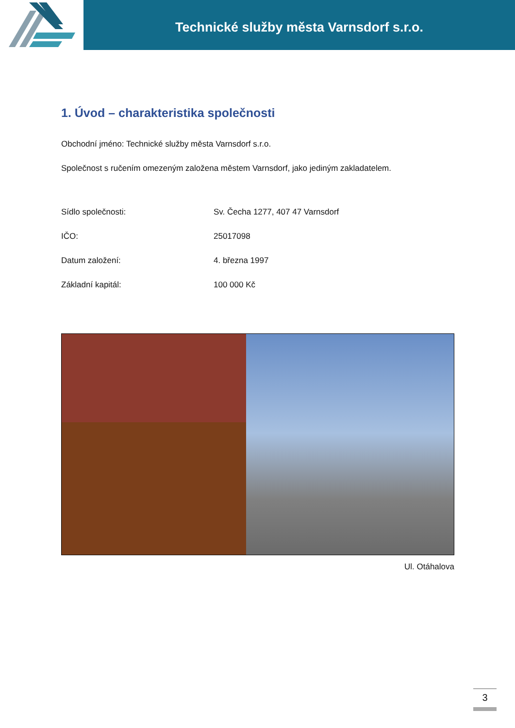Technické služby města Varnsdorf s.r.o.
1. Úvod – charakteristika společnosti
Obchodní jméno: Technické služby města Varnsdorf s.r.o.
Společnost s ručením omezeným založena městem Varnsdorf, jako jediným zakladatelem.
Sídlo společnosti: Sv. Čecha 1277, 407 47 Varnsdorf
IČO: 25017098
Datum založení: 4. března 1997
Základní kapitál: 100 000 Kč
Ul. Otáhalova
3